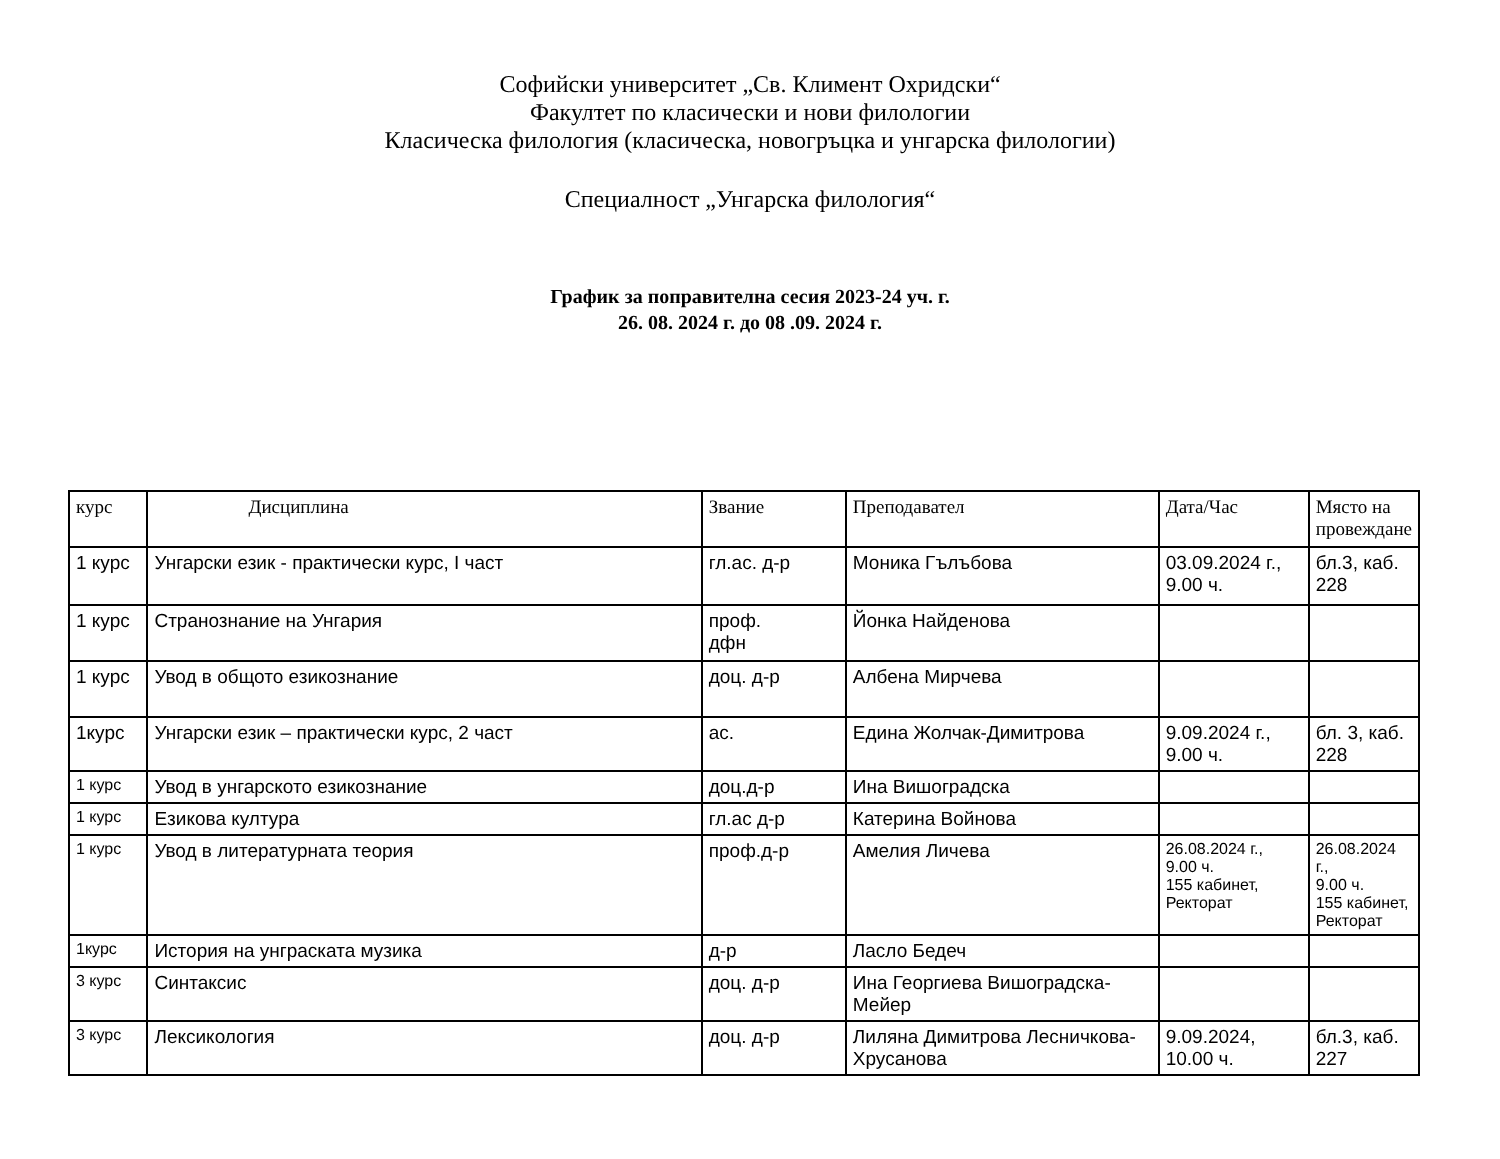Софийски университет „Св. Климент Охридски“
Факултет по класически и нови филологии
Класическа филология (класическа, новогръцка и унгарска филологии)
Специалност „Унгарска филология“
График за поправителна сесия 2023-24 уч. г.
26. 08. 2024 г. до 08 .09. 2024 г.
| курс | Дисциплина | Звание | Преподавател | Дата/Час | Място на провеждане |
| --- | --- | --- | --- | --- | --- |
| 1 курс | Унгарски език - практически курс, І част | гл.ас. д-р | Моника Гълъбова | 03.09.2024 г., 9.00 ч. | бл.3, каб. 228 |
| 1 курс | Странознание на Унгария | проф. дфн | Йонка Найденова | | |
| 1 курс | Увод в общото езикознание | доц. д-р | Албена Мирчева | | |
| 1курс | Унгарски език – практически курс, 2 част | ас. | Едина Жолчак-Димитрова | 9.09.2024 г., 9.00 ч. | бл. 3, каб. 228 |
| 1 курс | Увод в унгарското езикознание | доц.д-р | Ина Вишоградска | | |
| 1 курс | Езикова култура | гл.ас д-р | Катерина Войнова | | |
| 1 курс | Увод в литературната теория | проф.д-р | Амелия Личева | 26.08.2024 г., 9.00 ч. 155 кабинет, Ректорат | 26.08.2024 г., 9.00 ч. 155 кабинет, Ректорат |
| 1курс | История на унграската музика | д-р | Ласло Бедеч | | |
| 3 курс | Синтаксис | доц. д-р | Ина Георгиева Вишоградска-Мейер | | |
| 3 курс | Лексикология | доц. д-р | Лиляна Димитрова Лесничкова-Хрусанова | 9.09.2024, 10.00 ч. | бл.3, каб. 227 |